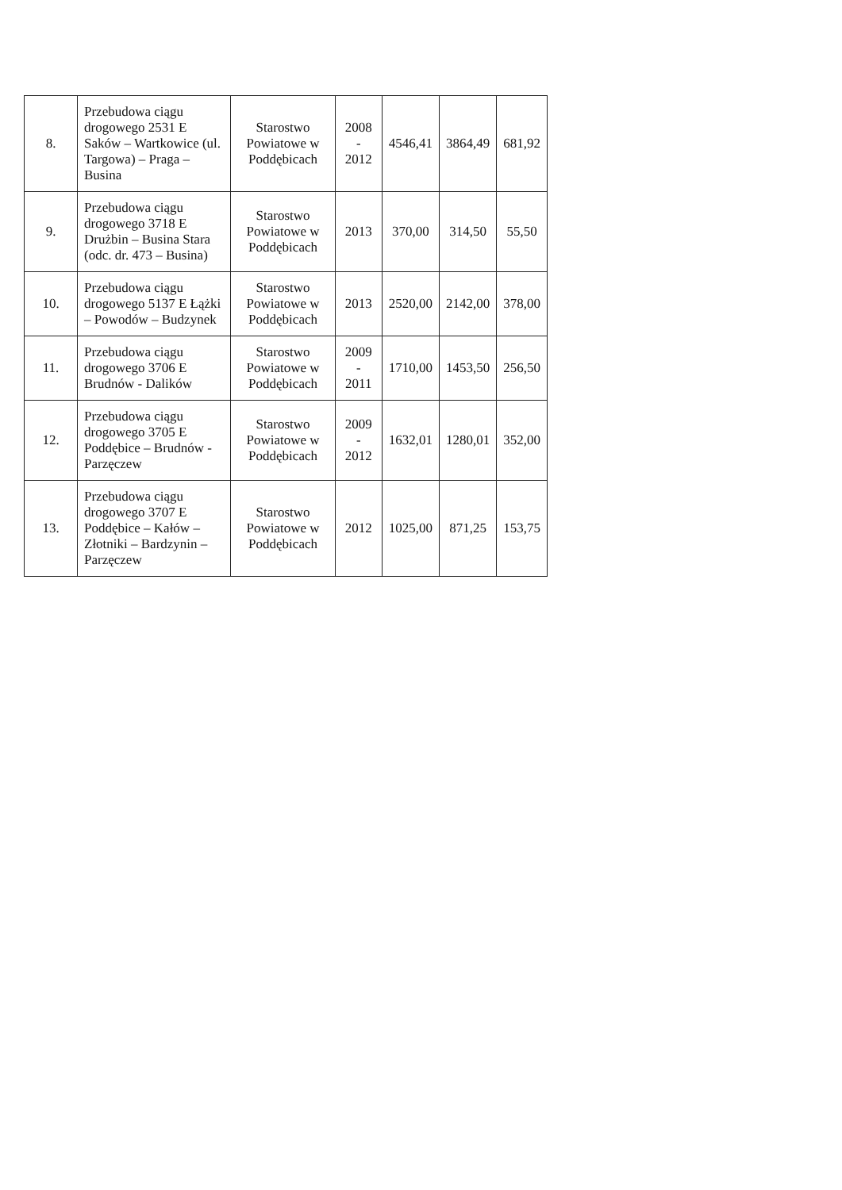| 8. | Przebudowa ciągu drogowego 2531 E Saków – Wartkowice (ul. Targowa) – Praga – Busina | Starostwo Powiatowe w Poddębicach | 2008 - 2012 | 4546,41 | 3864,49 | 681,92 |
| 9. | Przebudowa ciągu drogowego 3718 E Drużbin – Busina Stara (odc. dr. 473 – Busina) | Starostwo Powiatowe w Poddębicach | 2013 | 370,00 | 314,50 | 55,50 |
| 10. | Przebudowa ciągu drogowego 5137 E Łążki – Powodów – Budzynek | Starostwo Powiatowe w Poddębicach | 2013 | 2520,00 | 2142,00 | 378,00 |
| 11. | Przebudowa ciągu drogowego 3706 E Brudnów - Dalików | Starostwo Powiatowe w Poddębicach | 2009 - 2011 | 1710,00 | 1453,50 | 256,50 |
| 12. | Przebudowa ciągu drogowego 3705 E Poddębice – Brudnów - Parzęczew | Starostwo Powiatowe w Poddębicach | 2009 - 2012 | 1632,01 | 1280,01 | 352,00 |
| 13. | Przebudowa ciągu drogowego 3707 E Poddębice – Kałów – Złotniki – Bardzynin – Parzęczew | Starostwo Powiatowe w Poddębicach | 2012 | 1025,00 | 871,25 | 153,75 |